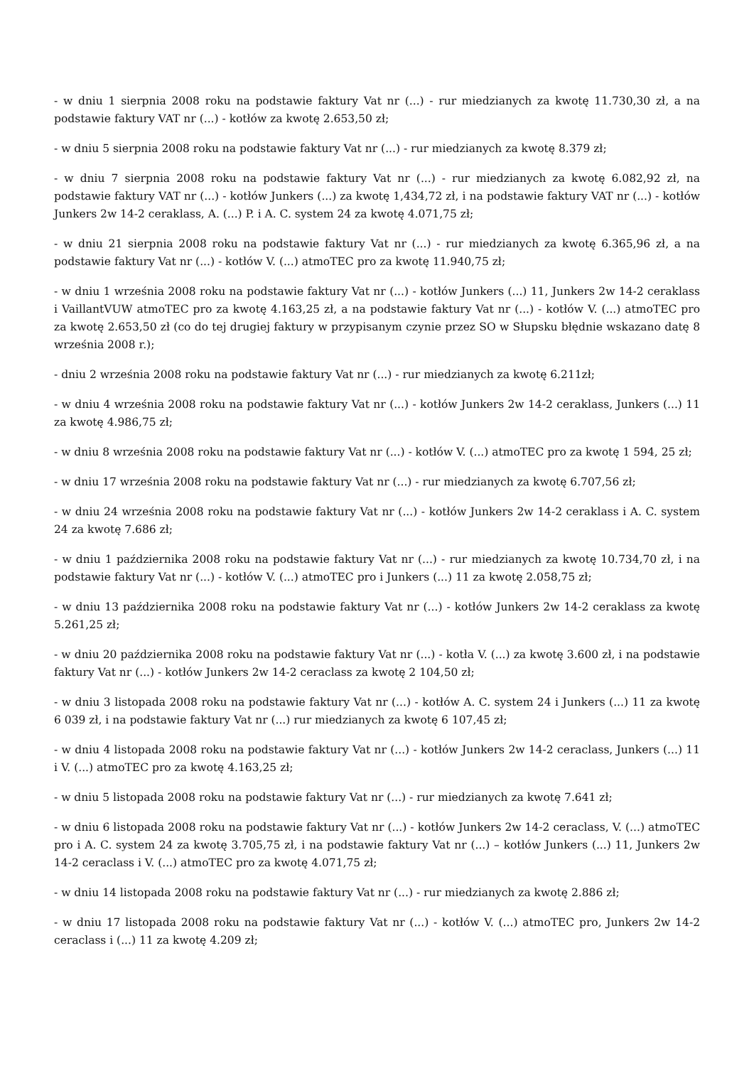- w dniu 1 sierpnia 2008 roku na podstawie faktury Vat nr (...) - rur miedzianych za kwotę 11.730,30 zł, a na podstawie faktury VAT nr (...) - kotłów za kwotę 2.653,50 zł;
- w dniu 5 sierpnia 2008 roku na podstawie faktury Vat nr (...) - rur miedzianych za kwotę 8.379 zł;
- w dniu 7 sierpnia 2008 roku na podstawie faktury Vat nr (...) - rur miedzianych za kwotę 6.082,92 zł, na podstawie faktury VAT nr (...) - kotłów Junkers (...) za kwotę 1,434,72 zł, i na podstawie faktury VAT nr (...) - kotłów Junkers 2w 14-2 ceraklass, A. (...) P. i A. C. system 24 za kwotę 4.071,75 zł;
- w dniu 21 sierpnia 2008 roku na podstawie faktury Vat nr (...) - rur miedzianych za kwotę 6.365,96 zł, a na podstawie faktury Vat nr (...) - kotłów V. (...) atmoTEC pro za kwotę 11.940,75 zł;
- w dniu 1 września 2008 roku na podstawie faktury Vat nr (...) - kotłów Junkers (...) 11, Junkers 2w 14-2 ceraklass i VaillantVUW atmoTEC pro za kwotę 4.163,25 zł, a na podstawie faktury Vat nr (...) - kotłów V. (...) atmoTEC pro za kwotę 2.653,50 zł (co do tej drugiej faktury w przypisanym czynie przez SO w Słupsku błędnie wskazano datę 8 września 2008 r.);
- dniu 2 września 2008 roku na podstawie faktury Vat nr (...) - rur miedzianych za kwotę 6.211zł;
- w dniu 4 września 2008 roku na podstawie faktury Vat nr (...) - kotłów Junkers 2w 14-2 ceraklass, Junkers (...) 11 za kwotę 4.986,75 zł;
- w dniu 8 września 2008 roku na podstawie faktury Vat nr (...) - kotłów V. (...) atmoTEC pro za kwotę 1 594, 25 zł;
- w dniu 17 września 2008 roku na podstawie faktury Vat nr (...) - rur miedzianych za kwotę 6.707,56 zł;
- w dniu 24 września 2008 roku na podstawie faktury Vat nr (...) - kotłów Junkers 2w 14-2 ceraklass i A. C. system 24 za kwotę 7.686 zł;
- w dniu 1 października 2008 roku na podstawie faktury Vat nr (...) - rur miedzianych za kwotę 10.734,70 zł, i na podstawie faktury Vat nr (...) - kotłów V. (...) atmoTEC pro i Junkers (...) 11 za kwotę 2.058,75 zł;
- w dniu 13 października 2008 roku na podstawie faktury Vat nr (...) - kotłów Junkers 2w 14-2 ceraklass za kwotę 5.261,25 zł;
- w dniu 20 października 2008 roku na podstawie faktury Vat nr (...) - kotła V. (...) za kwotę 3.600 zł, i na podstawie faktury Vat nr (...) - kotłów Junkers 2w 14-2 ceraclass za kwotę 2 104,50 zł;
- w dniu 3 listopada 2008 roku na podstawie faktury Vat nr (...) - kotłów A. C. system 24 i Junkers (...) 11 za kwotę 6 039 zł, i na podstawie faktury Vat nr (...) rur miedzianych za kwotę 6 107,45 zł;
- w dniu 4 listopada 2008 roku na podstawie faktury Vat nr (...) - kotłów Junkers 2w 14-2 ceraclass, Junkers (...) 11 i V. (...) atmoTEC pro za kwotę 4.163,25 zł;
- w dniu 5 listopada 2008 roku na podstawie faktury Vat nr (...) - rur miedzianych za kwotę 7.641 zł;
- w dniu 6 listopada 2008 roku na podstawie faktury Vat nr (...) - kotłów Junkers 2w 14-2 ceraclass, V. (...) atmoTEC pro i A. C. system 24 za kwotę 3.705,75 zł, i na podstawie faktury Vat nr (...) – kotłów Junkers (...) 11, Junkers 2w 14-2 ceraclass i V. (...) atmoTEC pro za kwotę 4.071,75 zł;
- w dniu 14 listopada 2008 roku na podstawie faktury Vat nr (...) - rur miedzianych za kwotę 2.886 zł;
- w dniu 17 listopada 2008 roku na podstawie faktury Vat nr (...) - kotłów V. (...) atmoTEC pro, Junkers 2w 14-2 ceraclass i (...) 11 za kwotę 4.209 zł;